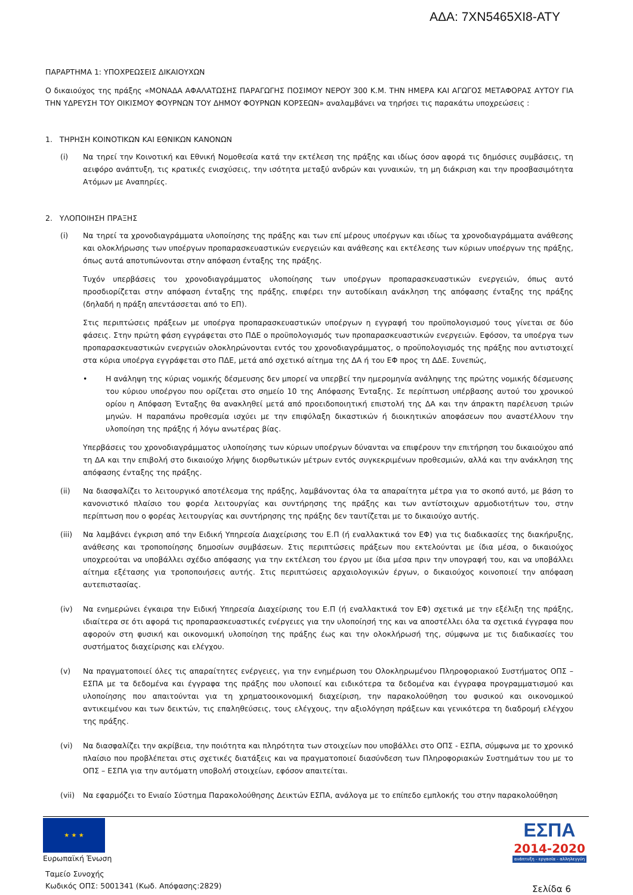ΑΔΑ: 7ΧΝ5465ΧΙ8-ΑΤΥ
ΠΑΡΑΡΤΗΜΑ 1: ΥΠΟΧΡΕΩΣΕΙΣ ΔΙΚΑΙΟΥΧΩΝ
Ο δικαιούχος της πράξης «ΜΟΝΑΔΑ ΑΦΑΛΑΤΩΣΗΣ ΠΑΡΑΓΩΓΗΣ ΠΟΣΙΜΟΥ ΝΕΡΟΥ 300 Κ.Μ. ΤΗΝ ΗΜΕΡΑ ΚΑΙ ΑΓΩΓΟΣ ΜΕΤΑΦΟΡΑΣ ΑΥΤΟΥ ΓΙΑ ΤΗΝ ΥΔΡΕΥΣΗ ΤΟΥ ΟΙΚΙΣΜΟΥ ΦΟΥΡΝΩΝ ΤΟΥ ΔΗΜΟΥ ΦΟΥΡΝΩΝ ΚΟΡΣΕΩΝ» αναλαμβάνει να τηρήσει τις παρακάτω υποχρεώσεις :
1. ΤΗΡΗΣΗ ΚΟΙΝΟΤΙΚΩΝ ΚΑΙ ΕΘΝΙΚΩΝ ΚΑΝΟΝΩΝ
(i) Να τηρεί την Κοινοτική και Εθνική Νομοθεσία κατά την εκτέλεση της πράξης και ιδίως όσον αφορά τις δημόσιες συμβάσεις, τη αειφόρο ανάπτυξη, τις κρατικές ενισχύσεις, την ισότητα μεταξύ ανδρών και γυναικών, τη μη διάκριση και την προσβασιμότητα Ατόμων με Αναπηρίες.
2. ΥΛΟΠΟΙΗΣΗ ΠΡΑΞΗΣ
(i) Να τηρεί τα χρονοδιαγράμματα υλοποίησης της πράξης και των επί μέρους υποέργων και ιδίως τα χρονοδιαγράμματα ανάθεσης και ολοκλήρωσης των υποέργων προπαρασκευαστικών ενεργειών και ανάθεσης και εκτέλεσης των κύριων υποέργων της πράξης, όπως αυτά αποτυπώνονται στην απόφαση ένταξης της πράξης.
Τυχόν υπερβάσεις του χρονοδιαγράμματος υλοποίησης των υποέργων προπαρασκευαστικών ενεργειών, όπως αυτό προσδιορίζεται στην απόφαση ένταξης της πράξης, επιφέρει την αυτοδίκαιη ανάκληση της απόφασης ένταξης της πράξης (δηλαδή η πράξη απεντάσσεται από το ΕΠ).
Στις περιπτώσεις πράξεων με υποέργα προπαρασκευαστικών υποέργων η εγγραφή του προϋπολογισμού τους γίνεται σε δύο φάσεις. Στην πρώτη φάση εγγράφεται στο ΠΔΕ ο προϋπολογισμός των προπαρασκευαστικών ενεργειών. Εφόσον, τα υποέργα των προπαρασκευαστικών ενεργειών ολοκληρώνονται εντός του χρονοδιαγράμματος, ο προϋπολογισμός της πράξης που αντιστοιχεί στα κύρια υποέργα εγγράφεται στο ΠΔΕ, μετά από σχετικό αίτημα της ΔΑ ή του ΕΦ προς τη ΔΔΕ. Συνεπώς,
• Η ανάληψη της κύριας νομικής δέσμευσης δεν μπορεί να υπερβεί την ημερομηνία ανάληψης της πρώτης νομικής δέσμευσης του κύριου υποέργου που ορίζεται στο σημείο 10 της Απόφασης Ένταξης. Σε περίπτωση υπέρβασης αυτού του χρονικού ορίου η Απόφαση Ένταξης θα ανακληθεί μετά από προειδοποιητική επιστολή της ΔΑ και την άπρακτη παρέλευση τριών μηνών. Η παραπάνω προθεσμία ισχύει με την επιφύλαξη δικαστικών ή διοικητικών αποφάσεων που αναστέλλουν την υλοποίηση της πράξης ή λόγω ανωτέρας βίας.
Υπερβάσεις του χρονοδιαγράμματος υλοποίησης των κύριων υποέργων δύνανται να επιφέρουν την επιτήρηση του δικαιούχου από τη ΔΑ και την επιβολή στο δικαιούχο λήψης διορθωτικών μέτρων εντός συγκεκριμένων προθεσμιών, αλλά και την ανάκληση της απόφασης ένταξης της πράξης.
(ii) Να διασφαλίζει το λειτουργικό αποτέλεσμα της πράξης, λαμβάνοντας όλα τα απαραίτητα μέτρα για το σκοπό αυτό, με βάση το κανονιστικό πλαίσιο του φορέα λειτουργίας και συντήρησης της πράξης και των αντίστοιχων αρμοδιοτήτων του, στην περίπτωση που ο φορέας λειτουργίας και συντήρησης της πράξης δεν ταυτίζεται με το δικαιούχο αυτής.
(iii) Να λαμβάνει έγκριση από την Ειδική Υπηρεσία Διαχείρισης του Ε.Π (ή εναλλακτικά τον ΕΦ) για τις διαδικασίες της διακήρυξης, ανάθεσης και τροποποίησης δημοσίων συμβάσεων. Στις περιπτώσεις πράξεων που εκτελούνται με ίδια μέσα, ο δικαιούχος υποχρεούται να υποβάλλει σχέδιο απόφασης για την εκτέλεση του έργου με ίδια μέσα πριν την υπογραφή του, και να υποβάλλει αίτημα εξέτασης για τροποποιήσεις αυτής. Στις περιπτώσεις αρχαιολογικών έργων, ο δικαιούχος κοινοποιεί την απόφαση αυτεπιστασίας.
(iv) Να ενημερώνει έγκαιρα την Ειδική Υπηρεσία Διαχείρισης του Ε.Π (ή εναλλακτικά τον ΕΦ) σχετικά με την εξέλιξη της πράξης, ιδιαίτερα σε ότι αφορά τις προπαρασκευαστικές ενέργειες για την υλοποίησή της και να αποστέλλει όλα τα σχετικά έγγραφα που αφορούν στη φυσική και οικονομική υλοποίηση της πράξης έως και την ολοκλήρωσή της, σύμφωνα με τις διαδικασίες του συστήματος διαχείρισης και ελέγχου.
(v) Να πραγματοποιεί όλες τις απαραίτητες ενέργειες, για την ενημέρωση του Ολοκληρωμένου Πληροφοριακού Συστήματος ΟΠΣ – ΕΣΠΑ με τα δεδομένα και έγγραφα της πράξης που υλοποιεί και ειδικότερα τα δεδομένα και έγγραφα προγραμματισμού και υλοποίησης που απαιτούνται για τη χρηματοοικονομική διαχείριση, την παρακολούθηση του φυσικού και οικονομικού αντικειμένου και των δεικτών, τις επαληθεύσεις, τους ελέγχους, την αξιολόγηση πράξεων και γενικότερα τη διαδρομή ελέγχου της πράξης.
(vi) Να διασφαλίζει την ακρίβεια, την ποιότητα και πληρότητα των στοιχείων που υποβάλλει στο ΟΠΣ - ΕΣΠΑ, σύμφωνα με το χρονικό πλαίσιο που προβλέπεται στις σχετικές διατάξεις και να πραγματοποιεί διασύνδεση των Πληροφοριακών Συστημάτων του με το ΟΠΣ – ΕΣΠΑ για την αυτόματη υποβολή στοιχείων, εφόσον απαιτείται.
(vii) Να εφαρμόζει το Ενιαίο Σύστημα Παρακολούθησης Δεικτών ΕΣΠΑ, ανάλογα με το επίπεδο εμπλοκής του στην παρακολούθηση
★ ★ ★
Ευρωπαϊκή Ένωση
Ταμείο Συνοχής
Κωδικός ΟΠΣ: 5001341 (Κωδ. Απόφασης:2829)
ΕΣΠΑ
2014-2020
ανάπτυξη - εργασία - αλληλεγγύη
Σελίδα 6